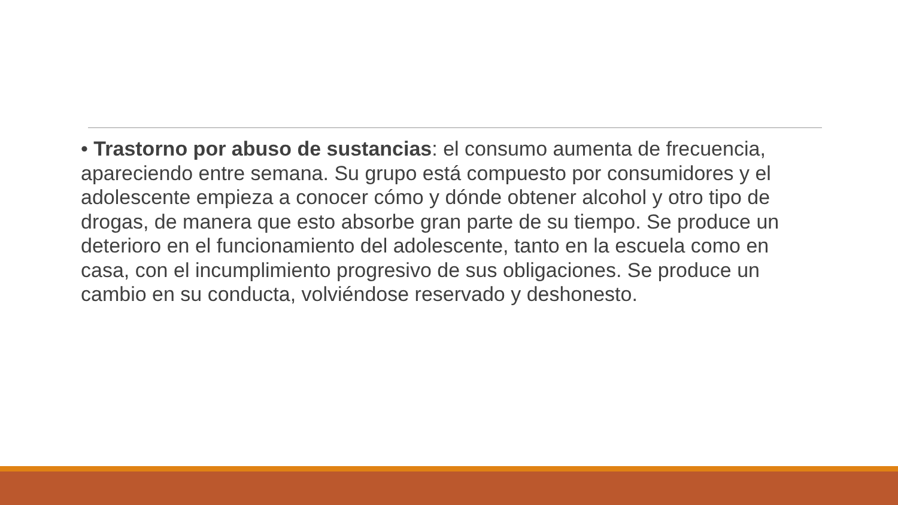• Trastorno por abuso de sustancias: el consumo aumenta de frecuencia, apareciendo entre semana. Su grupo está compuesto por consumidores y el adolescente empieza a conocer cómo y dónde obtener alcohol y otro tipo de drogas, de manera que esto absorbe gran parte de su tiempo. Se produce un deterioro en el funcionamiento del adolescente, tanto en la escuela como en casa, con el incumplimiento progresivo de sus obligaciones. Se produce un cambio en su conducta, volviéndose reservado y deshonesto.